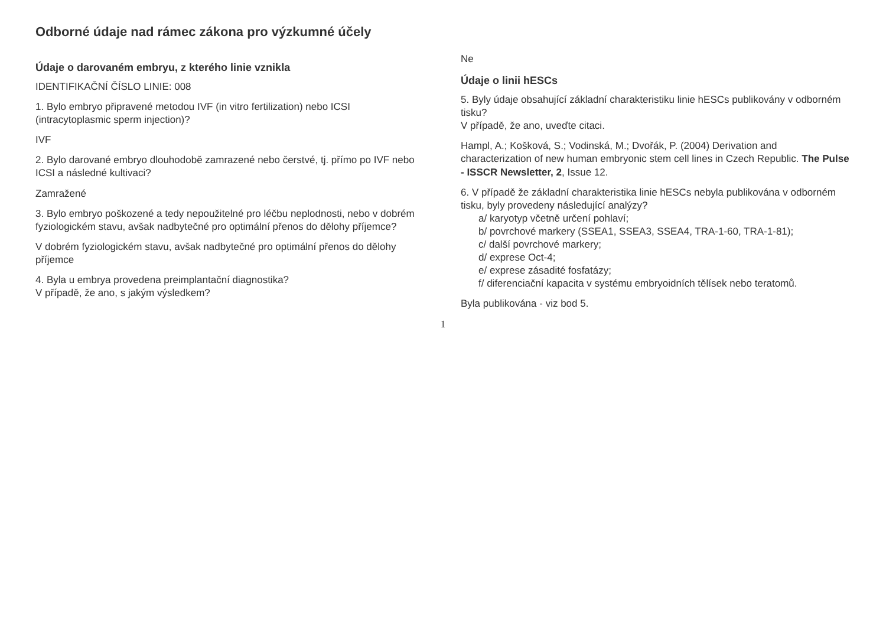Odborné údaje nad rámec zákona pro výzkumné účely
Údaje o darovaném embryu, z kterého linie vznikla
IDENTIFIKAČNÍ ČÍSLO LINIE: 008
1. Bylo embryo připravené metodou IVF (in vitro fertilization) nebo ICSI (intracytoplasmic sperm injection)?
IVF
2. Bylo darované embryo dlouhodobě zamrazené nebo čerstvé, tj. přímo po IVF nebo ICSI a následné kultivaci?
Zamražené
3. Bylo embryo poškozené a tedy nepoužitelné pro léčbu neplodnosti, nebo v dobrém fyziologickém stavu, avšak nadbytečné pro optimální přenos do dělohy příjemce?
V dobrém fyziologickém stavu, avšak nadbytečné pro optimální přenos do dělohy příjemce
4. Byla u embrya provedena preimplantační diagnostika?
V případě, že ano, s jakým výsledkem?
Ne
Údaje o linii hESCs
5. Byly údaje obsahující základní charakteristiku linie hESCs publikovány v odborném tisku?
V případě, že ano, uveďte citaci.
Hampl, A.; Košková, S.; Vodinská, M.; Dvořák, P. (2004) Derivation and characterization of new human embryonic stem cell lines in Czech Republic. The Pulse - ISSCR Newsletter, 2, Issue 12.
6. V případě že základní charakteristika linie hESCs nebyla publikována v odborném tisku, byly provedeny následující analýzy?
a/ karyotyp včetně určení pohlaví;
b/ povrchové markery (SSEA1, SSEA3, SSEA4, TRA-1-60, TRA-1-81);
c/ další povrchové markery;
d/ exprese Oct-4;
e/ exprese zásadité fosfatázy;
f/ diferenciační kapacita v systému embryoidních tělísek nebo teratomů.
Byla publikována - viz bod 5.
1